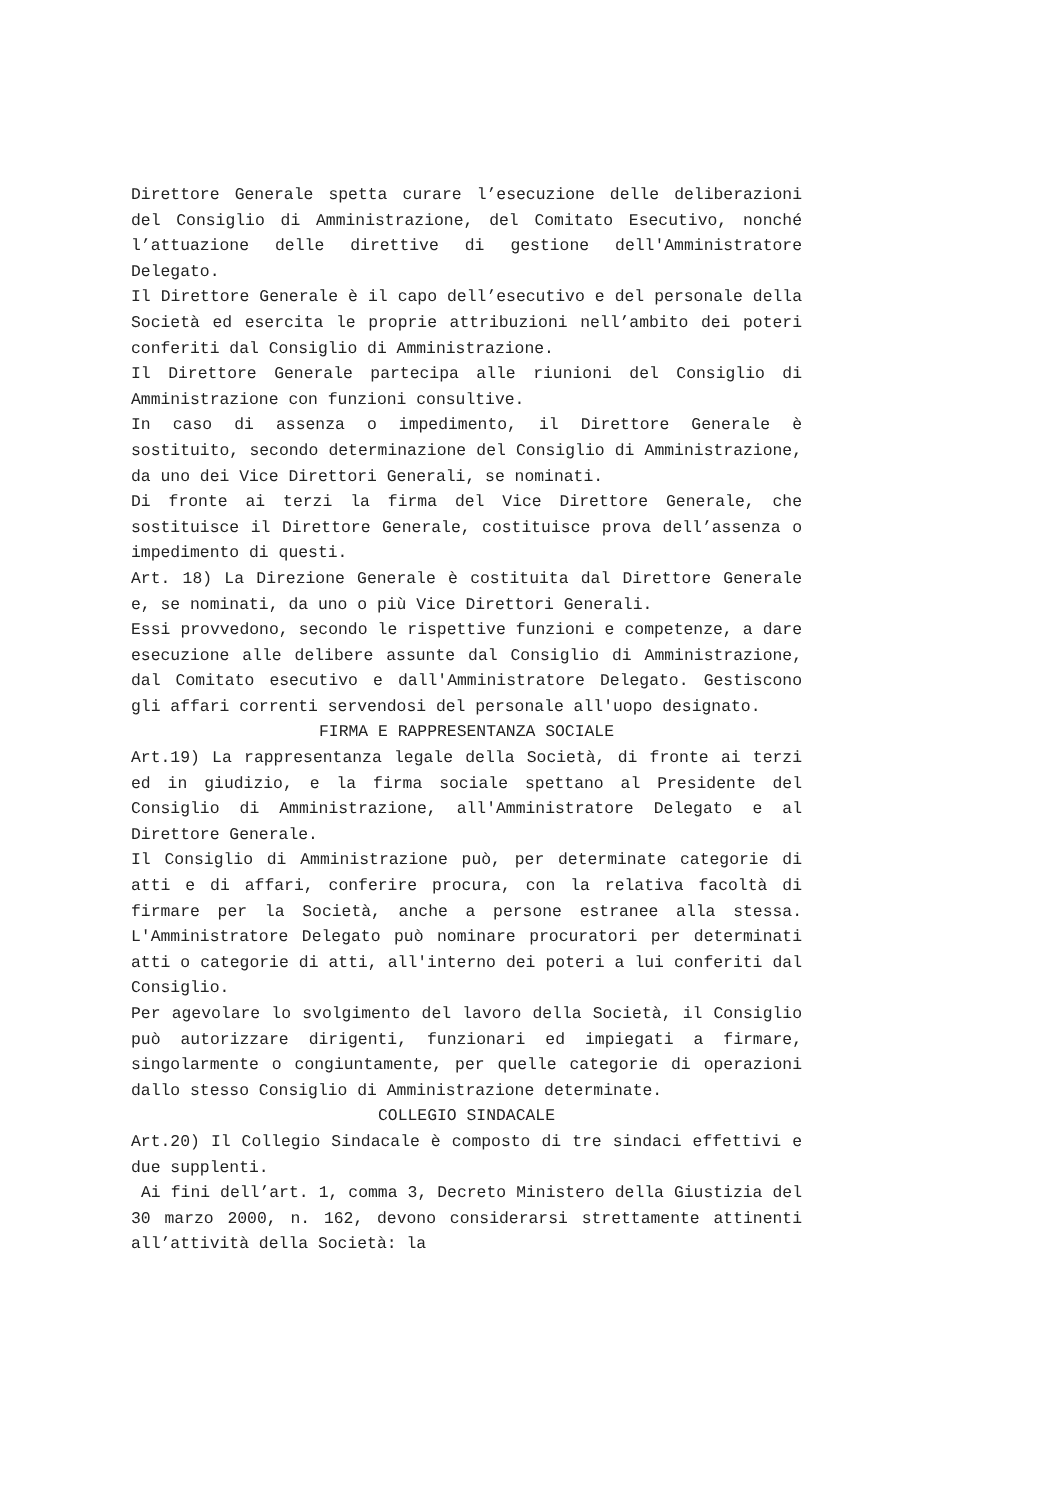Direttore Generale spetta curare l’esecuzione delle deliberazioni del Consiglio di Amministrazione, del Comitato Esecutivo, nonché l’attuazione delle direttive di gestione dell'Amministratore Delegato.
Il Direttore Generale è il capo dell’esecutivo e del personale della Società ed esercita le proprie attribuzioni nell’ambito dei poteri conferiti dal Consiglio di Amministrazione.
Il Direttore Generale partecipa alle riunioni del Consiglio di Amministrazione con funzioni consultive.
In caso di assenza o impedimento, il Direttore Generale è sostituito, secondo determinazione del Consiglio di Amministrazione, da uno dei Vice Direttori Generali, se nominati.
Di fronte ai terzi la firma del Vice Direttore Generale, che sostituisce il Direttore Generale, costituisce prova dell’assenza o impedimento di questi.
Art. 18) La Direzione Generale è costituita dal Direttore Generale e, se nominati, da uno o più Vice Direttori Generali.
Essi provvedono, secondo le rispettive funzioni e competenze, a dare esecuzione alle delibere assunte dal Consiglio di Amministrazione, dal Comitato esecutivo e dall'Amministratore Delegato. Gestiscono gli affari correnti servendosi del personale all'uopo designato.
FIRMA E RAPPRESENTANZA SOCIALE
Art.19) La rappresentanza legale della Società, di fronte ai terzi ed in giudizio, e la firma sociale spettano al Presidente del Consiglio di Amministrazione, all'Amministratore Delegato e al Direttore Generale.
Il Consiglio di Amministrazione può, per determinate categorie di atti e di affari, conferire procura, con la relativa facoltà di firmare per la Società, anche a persone estranee alla stessa. L'Amministratore Delegato può nominare procuratori per determinati atti o categorie di atti, all'interno dei poteri a lui conferiti dal Consiglio.
Per agevolare lo svolgimento del lavoro della Società, il Consiglio può autorizzare dirigenti, funzionari ed impiegati a firmare, singolarmente o congiuntamente, per quelle categorie di operazioni dallo stesso Consiglio di Amministrazione determinate.
COLLEGIO SINDACALE
Art.20) Il Collegio Sindacale è composto di tre sindaci effettivi e due supplenti.
Ai fini dell’art. 1, comma 3, Decreto Ministero della Giustizia del 30 marzo 2000, n. 162, devono considerarsi strettamente attinenti all’attività della Società: la